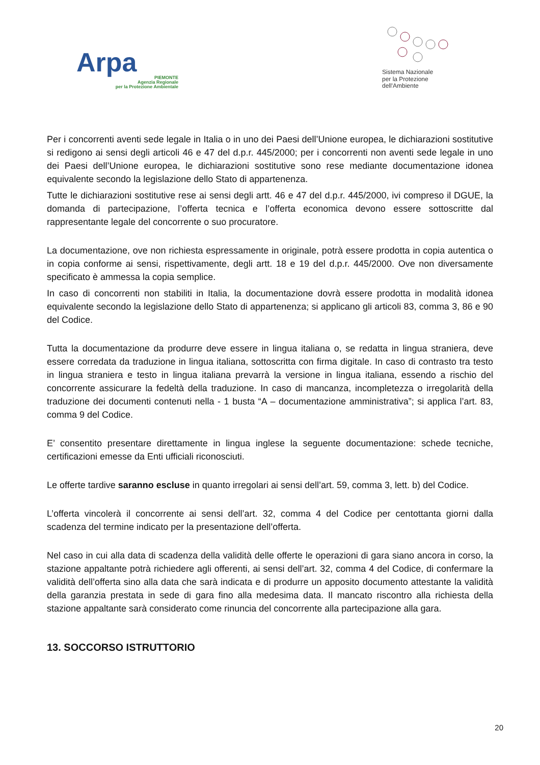Arpa
PIEMONTE
Agenzia Regionale
per la Protezione Ambientale
Sistema Nazionale
per la Protezione
dell'Ambiente
Per i concorrenti aventi sede legale in Italia o in uno dei Paesi dell’Unione europea, le dichiarazioni sostitutive si redigono ai sensi degli articoli 46 e 47 del d.p.r. 445/2000; per i concorrenti non aventi sede legale in uno dei Paesi dell’Unione europea, le dichiarazioni sostitutive sono rese mediante documentazione idonea equivalente secondo la legislazione dello Stato di appartenenza.
Tutte le dichiarazioni sostitutive rese ai sensi degli artt. 46 e 47 del d.p.r. 445/2000, ivi compreso il DGUE, la domanda di partecipazione, l’offerta tecnica e l’offerta economica devono essere sottoscritte dal rappresentante legale del concorrente o suo procuratore.
La documentazione, ove non richiesta espressamente in originale, potrà essere prodotta in copia autentica o in copia conforme ai sensi, rispettivamente, degli artt. 18 e 19 del d.p.r. 445/2000. Ove non diversamente specificato è ammessa la copia semplice.
In caso di concorrenti non stabiliti in Italia, la documentazione dovrà essere prodotta in modalità idonea equivalente secondo la legislazione dello Stato di appartenenza; si applicano gli articoli 83, comma 3, 86 e 90 del Codice.
Tutta la documentazione da produrre deve essere in lingua italiana o, se redatta in lingua straniera, deve essere corredata da traduzione in lingua italiana, sottoscritta con firma digitale. In caso di contrasto tra testo in lingua straniera e testo in lingua italiana prevarrà la versione in lingua italiana, essendo a rischio del concorrente assicurare la fedeltà della traduzione. In caso di mancanza, incompletezza o irregolarità della traduzione dei documenti contenuti nella - 1 busta “A – documentazione amministrativa”; si applica l’art. 83, comma 9 del Codice.
E’ consentito presentare direttamente in lingua inglese la seguente documentazione: schede tecniche, certificazioni emesse da Enti ufficiali riconosciuti.
Le offerte tardive saranno escluse in quanto irregolari ai sensi dell’art. 59, comma 3, lett. b) del Codice.
L’offerta vincolerà il concorrente ai sensi dell’art. 32, comma 4 del Codice per centottanta giorni dalla scadenza del termine indicato per la presentazione dell’offerta.
Nel caso in cui alla data di scadenza della validità delle offerte le operazioni di gara siano ancora in corso, la stazione appaltante potrà richiedere agli offerenti, ai sensi dell’art. 32, comma 4 del Codice, di confermare la validità dell’offerta sino alla data che sarà indicata e di produrre un apposito documento attestante la validità della garanzia prestata in sede di gara fino alla medesima data. Il mancato riscontro alla richiesta della stazione appaltante sarà considerato come rinuncia del concorrente alla partecipazione alla gara.
13. SOCCORSO ISTRUTTORIO
20